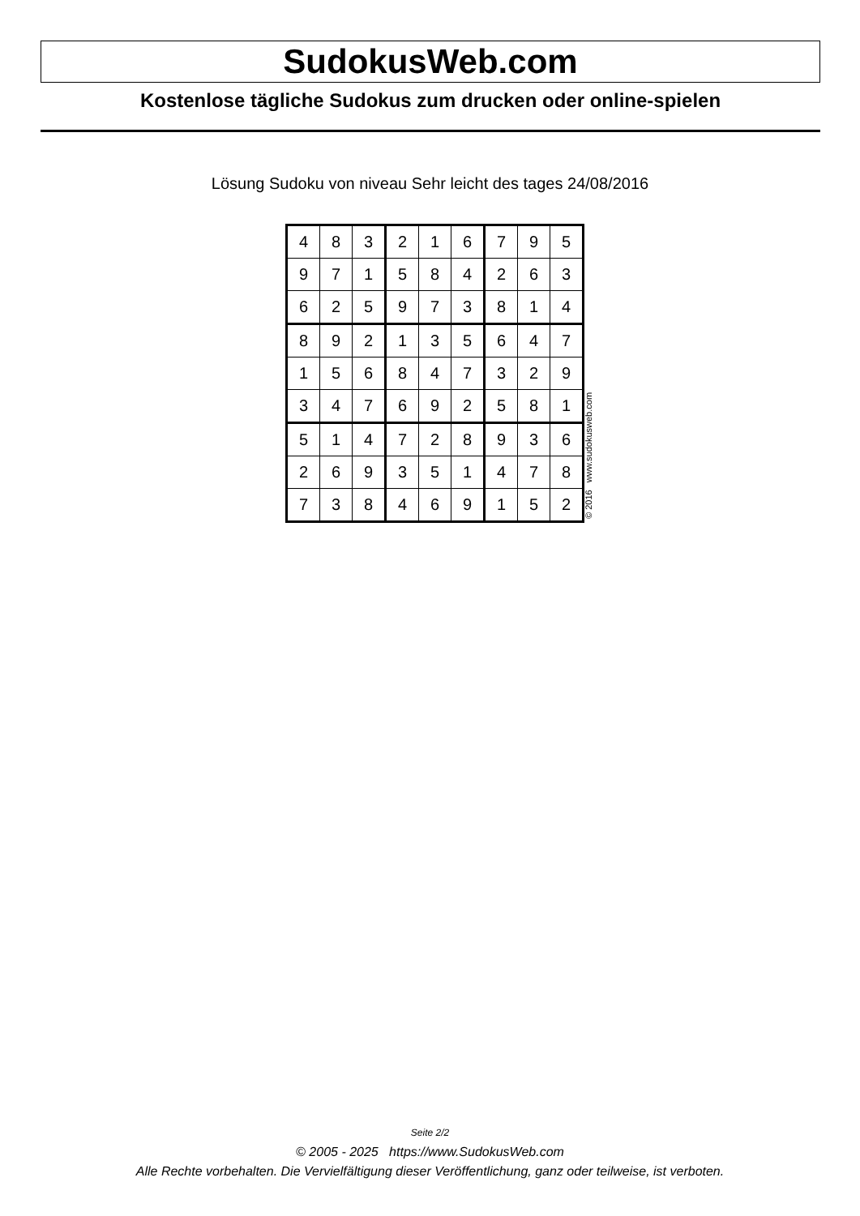SudokusWeb.com
Kostenlose tägliche Sudokus zum drucken oder online-spielen
Lösung Sudoku von niveau Sehr leicht des tages 24/08/2016
| 4 | 8 | 3 | 2 | 1 | 6 | 7 | 9 | 5 |
| 9 | 7 | 1 | 5 | 8 | 4 | 2 | 6 | 3 |
| 6 | 2 | 5 | 9 | 7 | 3 | 8 | 1 | 4 |
| 8 | 9 | 2 | 1 | 3 | 5 | 6 | 4 | 7 |
| 1 | 5 | 6 | 8 | 4 | 7 | 3 | 2 | 9 |
| 3 | 4 | 7 | 6 | 9 | 2 | 5 | 8 | 1 |
| 5 | 1 | 4 | 7 | 2 | 8 | 9 | 3 | 6 |
| 2 | 6 | 9 | 3 | 5 | 1 | 4 | 7 | 8 |
| 7 | 3 | 8 | 4 | 6 | 9 | 1 | 5 | 2 |
© 2016 www.sudokusweb.com
Seite 2/2
© 2005 - 2025 https://www.SudokusWeb.com
Alle Rechte vorbehalten. Die Vervielfältigung dieser Veröffentlichung, ganz oder teilweise, ist verboten.